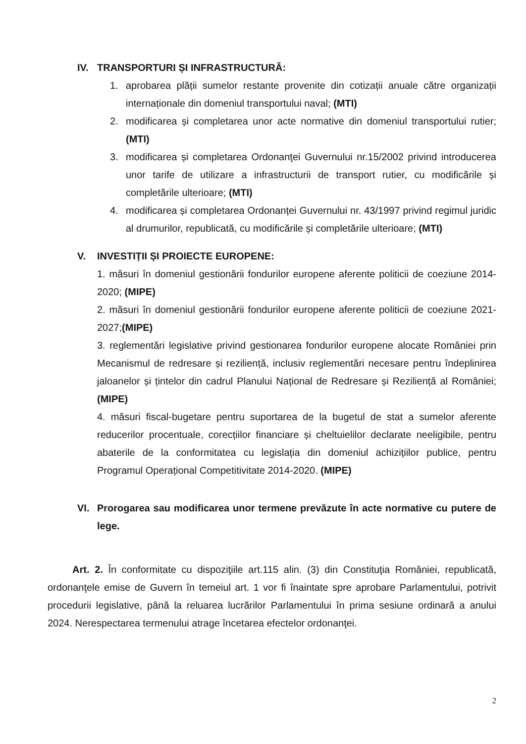IV. TRANSPORTURI ȘI INFRASTRUCTURĂ:
1. aprobarea plății sumelor restante provenite din cotizații anuale către organizații internaționale din domeniul transportului naval; (MTI)
2. modificarea și completarea unor acte normative din domeniul transportului rutier; (MTI)
3. modificarea și completarea Ordonanţei Guvernului nr.15/2002 privind introducerea unor tarife de utilizare a infrastructurii de transport rutier, cu modificările și completările ulterioare; (MTI)
4. modificarea și completarea Ordonanței Guvernului nr. 43/1997 privind regimul juridic al drumurilor, republicată, cu modificările și completările ulterioare; (MTI)
V. INVESTIȚII ȘI PROIECTE EUROPENE:
1. măsuri în domeniul gestionării fondurilor europene aferente politicii de coeziune 2014-2020; (MIPE)
2. măsuri în domeniul gestionării fondurilor europene aferente politicii de coeziune 2021-2027;(MIPE)
3. reglementări legislative privind gestionarea fondurilor europene alocate României prin Mecanismul de redresare și reziliență, inclusiv reglementări necesare pentru îndeplinirea jaloanelor și țintelor din cadrul Planului Național de Redresare și Reziliență al României; (MIPE)
4. măsuri fiscal-bugetare pentru suportarea de la bugetul de stat a sumelor aferente reducerilor procentuale, corecțiilor financiare și cheltuielilor declarate neeligibile, pentru abaterile de la conformitatea cu legislația din domeniul achizițiilor publice, pentru Programul Operațional Competitivitate 2014-2020. (MIPE)
VI. Prorogarea sau modificarea unor termene prevăzute în acte normative cu putere de lege.
Art. 2. În conformitate cu dispoziţiile art.115 alin. (3) din Constituţia României, republicată, ordonanţele emise de Guvern în temeiul art. 1 vor fi înaintate spre aprobare Parlamentului, potrivit procedurii legislative, până la reluarea lucrărilor Parlamentului în prima sesiune ordinară a anului 2024. Nerespectarea termenului atrage încetarea efectelor ordonanţei.
2